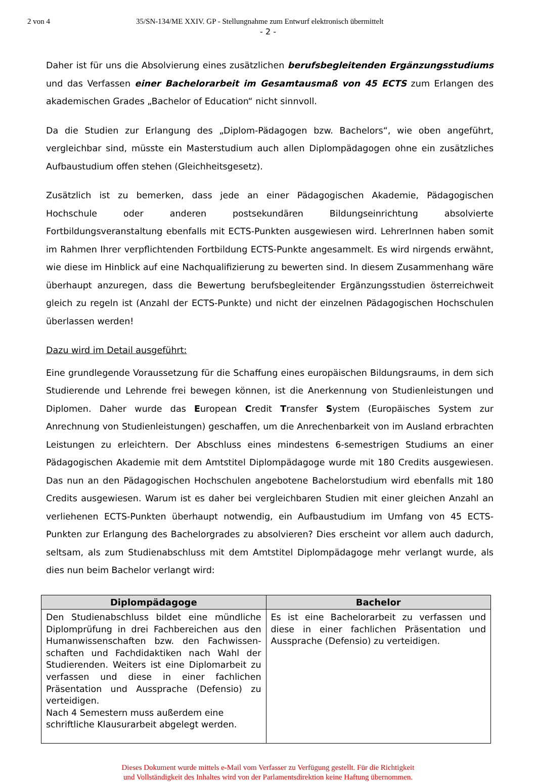2 von 4 35/SN-134/ME XXIV. GP - Stellungnahme zum Entwurf elektronisch übermittelt
- 2 -
Daher ist für uns die Absolvierung eines zusätzlichen berufsbegleitenden Ergänzungsstudiums und das Verfassen einer Bachelorarbeit im Gesamtausmaß von 45 ECTS zum Erlangen des akademischen Grades „Bachelor of Education“ nicht sinnvoll.
Da die Studien zur Erlangung des „Diplom-Pädagogen bzw. Bachelors“, wie oben angeführt, vergleichbar sind, müsste ein Masterstudium auch allen Diplompädagogen ohne ein zusätzliches Aufbaustudium offen stehen (Gleichheitsgesetz).
Zusätzlich ist zu bemerken, dass jede an einer Pädagogischen Akademie, Pädagogischen Hochschule oder anderen postsekundären Bildungseinrichtung absolvierte Fortbildungsveranstaltung ebenfalls mit ECTS-Punkten ausgewiesen wird. LehrerInnen haben somit im Rahmen Ihrer verpflichtenden Fortbildung ECTS-Punkte angesammelt. Es wird nirgends erwähnt, wie diese im Hinblick auf eine Nachqualifizierung zu bewerten sind. In diesem Zusammenhang wäre überhaupt anzuregen, dass die Bewertung berufsbegleitender Ergänzungsstudien österreichweit gleich zu regeln ist (Anzahl der ECTS-Punkte) und nicht der einzelnen Pädagogischen Hochschulen überlassen werden!
Dazu wird im Detail ausgeführt:
Eine grundlegende Voraussetzung für die Schaffung eines europäischen Bildungsraums, in dem sich Studierende und Lehrende frei bewegen können, ist die Anerkennung von Studienleistungen und Diplomen. Daher wurde das European Credit Transfer System (Europäisches System zur Anrechnung von Studienleistungen) geschaffen, um die Anrechenbarkeit von im Ausland erbrachten Leistungen zu erleichtern. Der Abschluss eines mindestens 6-semestrigen Studiums an einer Pädagogischen Akademie mit dem Amtstitel Diplompädagoge wurde mit 180 Credits ausgewiesen. Das nun an den Pädagogischen Hochschulen angebotene Bachelorstudium wird ebenfalls mit 180 Credits ausgewiesen. Warum ist es daher bei vergleichbaren Studien mit einer gleichen Anzahl an verliehenen ECTS-Punkten überhaupt notwendig, ein Aufbaustudium im Umfang von 45 ECTS-Punkten zur Erlangung des Bachelorgrades zu absolvieren? Dies erscheint vor allem auch dadurch, seltsam, als zum Studienabschluss mit dem Amtstitel Diplompädagoge mehr verlangt wurde, als dies nun beim Bachelor verlangt wird:
| Diplompädagoge | Bachelor |
| --- | --- |
| Den Studienabschluss bildet eine mündliche Diplomprüfung in drei Fachbereichen aus den Humanwissenschaften bzw. den Fachwissen-schaften und Fachdidaktiken nach Wahl der Studierenden. Weiters ist eine Diplomarbeit zu verfassen und diese in einer fachlichen Präsentation und Aussprache (Defensio) zu verteidigen. Nach 4 Semestern muss außerdem eine schriftliche Klausurarbeit abgelegt werden. | Es ist eine Bachelorarbeit zu verfassen und diese in einer fachlichen Präsentation und Aussprache (Defensio) zu verteidigen. |
Dieses Dokument wurde mittels e-Mail vom Verfasser zu Verfügung gestellt. Für die Richtigkeit
und Vollständigkeit des Inhaltes wird von der Parlamentsdirektion keine Haftung übernommen.